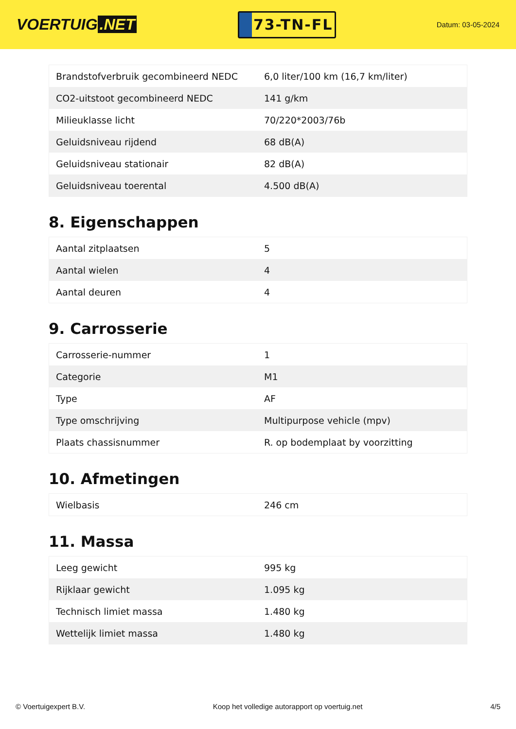VOERTUIG.NET
73-TN-FL
Datum: 03-05-2024
| Brandstofverbruik gecombineerd NEDC | 6,0 liter/100 km (16,7 km/liter) |
| CO2-uitstoot gecombineerd NEDC | 141 g/km |
| Milieuklasse licht | 70/220*2003/76b |
| Geluidsniveau rijdend | 68 dB(A) |
| Geluidsniveau stationair | 82 dB(A) |
| Geluidsniveau toerental | 4.500 dB(A) |
8. Eigenschappen
| Aantal zitplaatsen | 5 |
| Aantal wielen | 4 |
| Aantal deuren | 4 |
9. Carrosserie
| Carrosserie-nummer | 1 |
| Categorie | M1 |
| Type | AF |
| Type omschrijving | Multipurpose vehicle (mpv) |
| Plaats chassisnummer | R. op bodemplaat by voorzitting |
10. Afmetingen
| Wielbasis | 246 cm |
11. Massa
| Leeg gewicht | 995 kg |
| Rijklaar gewicht | 1.095 kg |
| Technisch limiet massa | 1.480 kg |
| Wettelijk limiet massa | 1.480 kg |
© Voertuigexpert B.V. Koop het volledige autorapport op voertuig.net 4/5